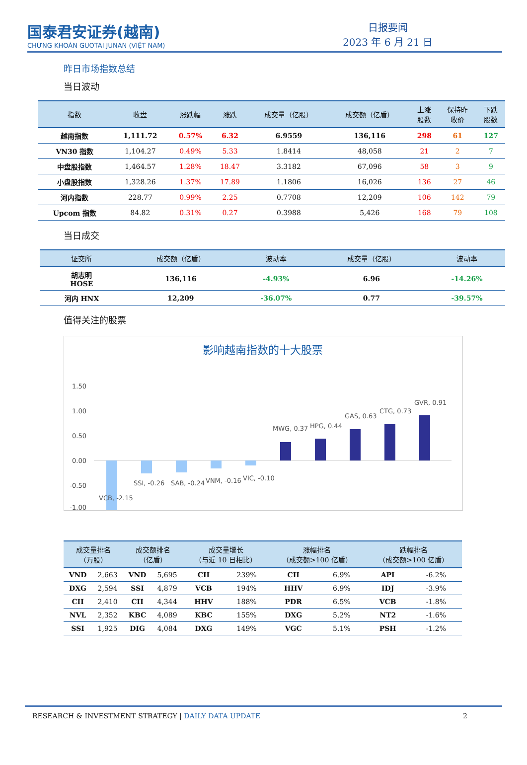国泰君安证券(越南)
CHỨNG KHOÁN GUOTAI JUNAN (VIỆT NAM)
日报要闻
2023 年 6 月 21 日
昨日市场指数总结
当日波动
| 指数 | 收盘 | 涨跌幅 | 涨跌 | 成交量（亿股） | 成交额（亿盾） | 上涨 股数 | 保持昨 收价 | 下跌 股数 |
| --- | --- | --- | --- | --- | --- | --- | --- | --- |
| 越南指数 | 1,111.72 | 0.57% | 6.32 | 6.9559 | 136,116 | 298 | 61 | 127 |
| VN30 指数 | 1,104.27 | 0.49% | 5.33 | 1.8414 | 48,058 | 21 | 2 | 7 |
| 中盘股指数 | 1,464.57 | 1.28% | 18.47 | 3.3182 | 67,096 | 58 | 3 | 9 |
| 小盘股指数 | 1,328.26 | 1.37% | 17.89 | 1.1806 | 16,026 | 136 | 27 | 46 |
| 河内指数 | 228.77 | 0.99% | 2.25 | 0.7708 | 12,209 | 106 | 142 | 79 |
| Upcom 指数 | 84.82 | 0.31% | 0.27 | 0.3988 | 5,426 | 168 | 79 | 108 |
当日成交
| 证交所 | 成交额（亿盾） | 波动率 | 成交量（亿股） | 波动率 |
| --- | --- | --- | --- | --- |
| 胡志明 HOSE | 136,116 | -4.93% | 6.96 | -14.26% |
| 河内 HNX | 12,209 | -36.07% | 0.77 | -39.57% |
值得关注的股票
影响越南指数的十大股票
1.50
1.00
0.50
0.00
-0.50
-1.00
VCB, -2.15
SSI, -0.26
SAB, -0.24
VNM, -0.16
VIC, -0.10
MWG, 0.37
HPG, 0.44
GAS, 0.63
CTG, 0.73
GVR, 0.91
| 成交量排名 （万股） | | 成交额排名 （亿盾） | | 成交量增长 （与近 10 日相比） | | 涨幅排名 （成交额>100 亿盾） | | 跌幅排名 （成交额>100 亿盾） | |
| --- | --- | --- | --- | --- | --- | --- | --- | --- | --- |
| VND | 2,663 | VND | 5,695 | CII | 239% | CII | 6.9% | API | -6.2% |
| DXG | 2,594 | SSI | 4,879 | VCB | 194% | HHV | 6.9% | IDJ | -3.9% |
| CII | 2,410 | CII | 4,344 | HHV | 188% | PDR | 6.5% | VCB | -1.8% |
| NVL | 2,352 | KBC | 4,089 | KBC | 155% | DXG | 5.2% | NT2 | -1.6% |
| SSI | 1,925 | DIG | 4,084 | DXG | 149% | VGC | 5.1% | PSH | -1.2% |
RESEARCH & INVESTMENT STRATEGY | DAILY DATA UPDATE 2